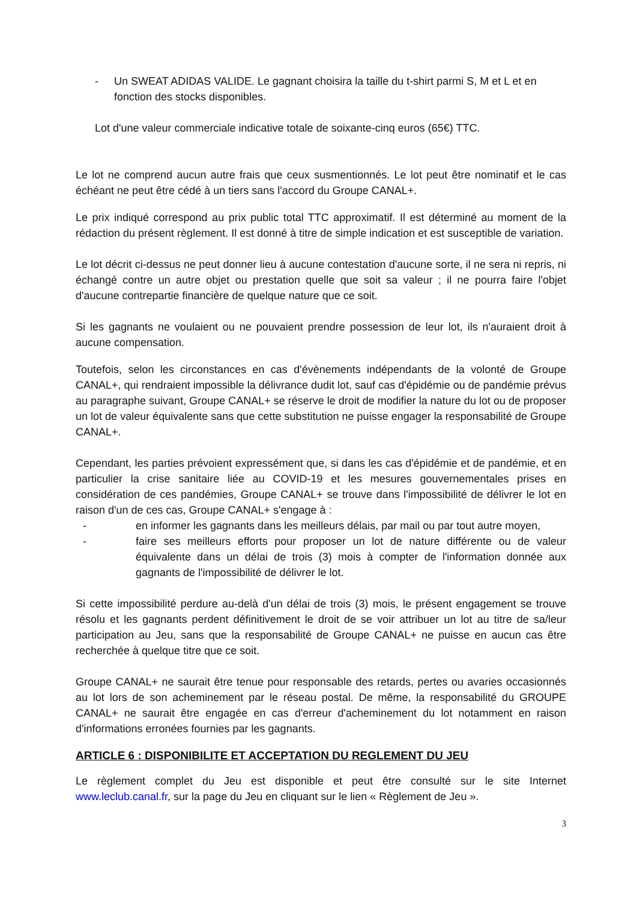- Un SWEAT ADIDAS VALIDE. Le gagnant choisira la taille du t-shirt parmi S, M et L et en fonction des stocks disponibles.
Lot d'une valeur commerciale indicative totale de soixante-cinq euros (65€) TTC.
Le lot ne comprend aucun autre frais que ceux susmentionnés. Le lot peut être nominatif et le cas échéant ne peut être cédé à un tiers sans l'accord du Groupe CANAL+.
Le prix indiqué correspond au prix public total TTC approximatif. Il est déterminé au moment de la rédaction du présent règlement. Il est donné à titre de simple indication et est susceptible de variation.
Le lot décrit ci-dessus ne peut donner lieu à aucune contestation d'aucune sorte, il ne sera ni repris, ni échangé contre un autre objet ou prestation quelle que soit sa valeur ; il ne pourra faire l'objet d'aucune contrepartie financière de quelque nature que ce soit.
Si les gagnants ne voulaient ou ne pouvaient prendre possession de leur lot, ils n'auraient droit à aucune compensation.
Toutefois, selon les circonstances en cas d'évènements indépendants de la volonté de Groupe CANAL+, qui rendraient impossible la délivrance dudit lot, sauf cas d'épidémie ou de pandémie prévus au paragraphe suivant, Groupe CANAL+ se réserve le droit de modifier la nature du lot ou de proposer un lot de valeur équivalente sans que cette substitution ne puisse engager la responsabilité de Groupe CANAL+.
Cependant, les parties prévoient expressément que, si dans les cas d'épidémie et de pandémie, et en particulier la crise sanitaire liée au COVID-19 et les mesures gouvernementales prises en considération de ces pandémies, Groupe CANAL+ se trouve dans l'impossibilité de délivrer le lot en raison d'un de ces cas, Groupe CANAL+ s'engage à :
- en informer les gagnants dans les meilleurs délais, par mail ou par tout autre moyen,
- faire ses meilleurs efforts pour proposer un lot de nature différente ou de valeur équivalente dans un délai de trois (3) mois à compter de l'information donnée aux gagnants de l'impossibilité de délivrer le lot.
Si cette impossibilité perdure au-delà d'un délai de trois (3) mois, le présent engagement se trouve résolu et les gagnants perdent définitivement le droit de se voir attribuer un lot au titre de sa/leur participation au Jeu, sans que la responsabilité de Groupe CANAL+ ne puisse en aucun cas être recherchée à quelque titre que ce soit.
Groupe CANAL+ ne saurait être tenue pour responsable des retards, pertes ou avaries occasionnés au lot lors de son acheminement par le réseau postal. De même, la responsabilité du GROUPE CANAL+ ne saurait être engagée en cas d'erreur d'acheminement du lot notamment en raison d'informations erronées fournies par les gagnants.
ARTICLE 6 : DISPONIBILITE ET ACCEPTATION DU REGLEMENT DU JEU
Le règlement complet du Jeu est disponible et peut être consulté sur le site Internet www.leclub.canal.fr, sur la page du Jeu en cliquant sur le lien « Règlement de Jeu ».
3